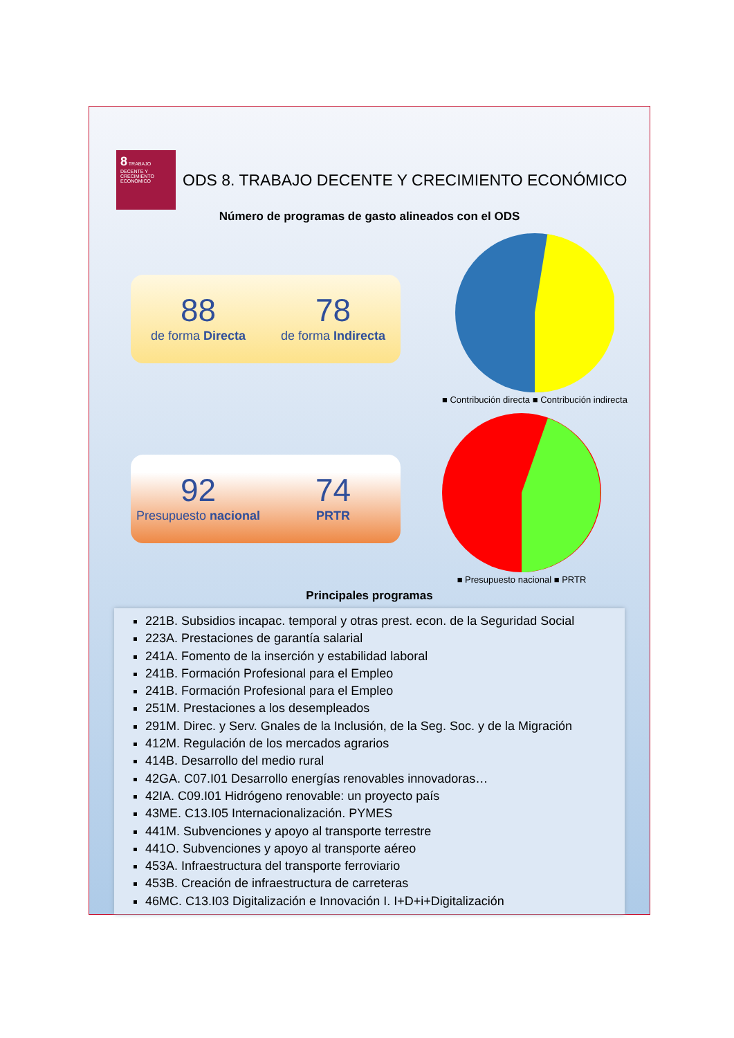8 TRABAJO DECENTE Y CRECIMIENTO ECONÓMICO
ODS 8. TRABAJO DECENTE Y CRECIMIENTO ECONÓMICO
Número de programas de gasto alineados con el ODS
88
de forma Directa
78
de forma Indirecta
■ Contribución directa ■ Contribución indirecta
92
Presupuesto nacional
74
PRTR
■ Presupuesto nacional ■ PRTR
Principales programas
221B. Subsidios incapac. temporal y otras prest. econ. de la Seguridad Social
223A. Prestaciones de garantía salarial
241A. Fomento de la inserción y estabilidad laboral
241B. Formación Profesional para el Empleo
241B. Formación Profesional para el Empleo
251M. Prestaciones a los desempleados
291M. Direc. y Serv. Gnales de la Inclusión, de la Seg. Soc. y de la Migración
412M. Regulación de los mercados agrarios
414B. Desarrollo del medio rural
42GA. C07.I01 Desarrollo energías renovables innovadoras…
42IA. C09.I01 Hidrógeno renovable: un proyecto país
43ME. C13.I05 Internacionalización. PYMES
441M. Subvenciones y apoyo al transporte terrestre
441O. Subvenciones y apoyo al transporte aéreo
453A. Infraestructura del transporte ferroviario
453B. Creación de infraestructura de carreteras
46MC. C13.I03 Digitalización e Innovación I. I+D+i+Digitalización